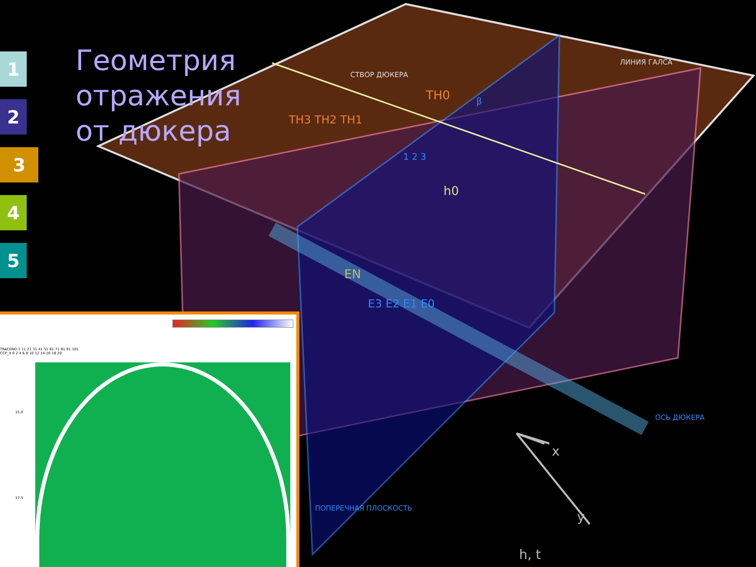1
2
3
4
5
Геометрия
отражения
от дюкера
СТВОР ДЮКЕРА
ЛИНИЯ ГАЛСА
ТН0
ТН3 ТН2 ТН1
β
1 2 3
h0
EN
E3 E2 E1 E0
ОСЬ ДЮКЕРА
ПОПЕРЕЧНАЯ ПЛОСКОСТЬ
x
y
h, t
TRACENO 1 11 21 31 41 51 61 71 81 91 101
CCP_X 0 2 4 6 8 10 12 14 16 18 20
15.0
17.5